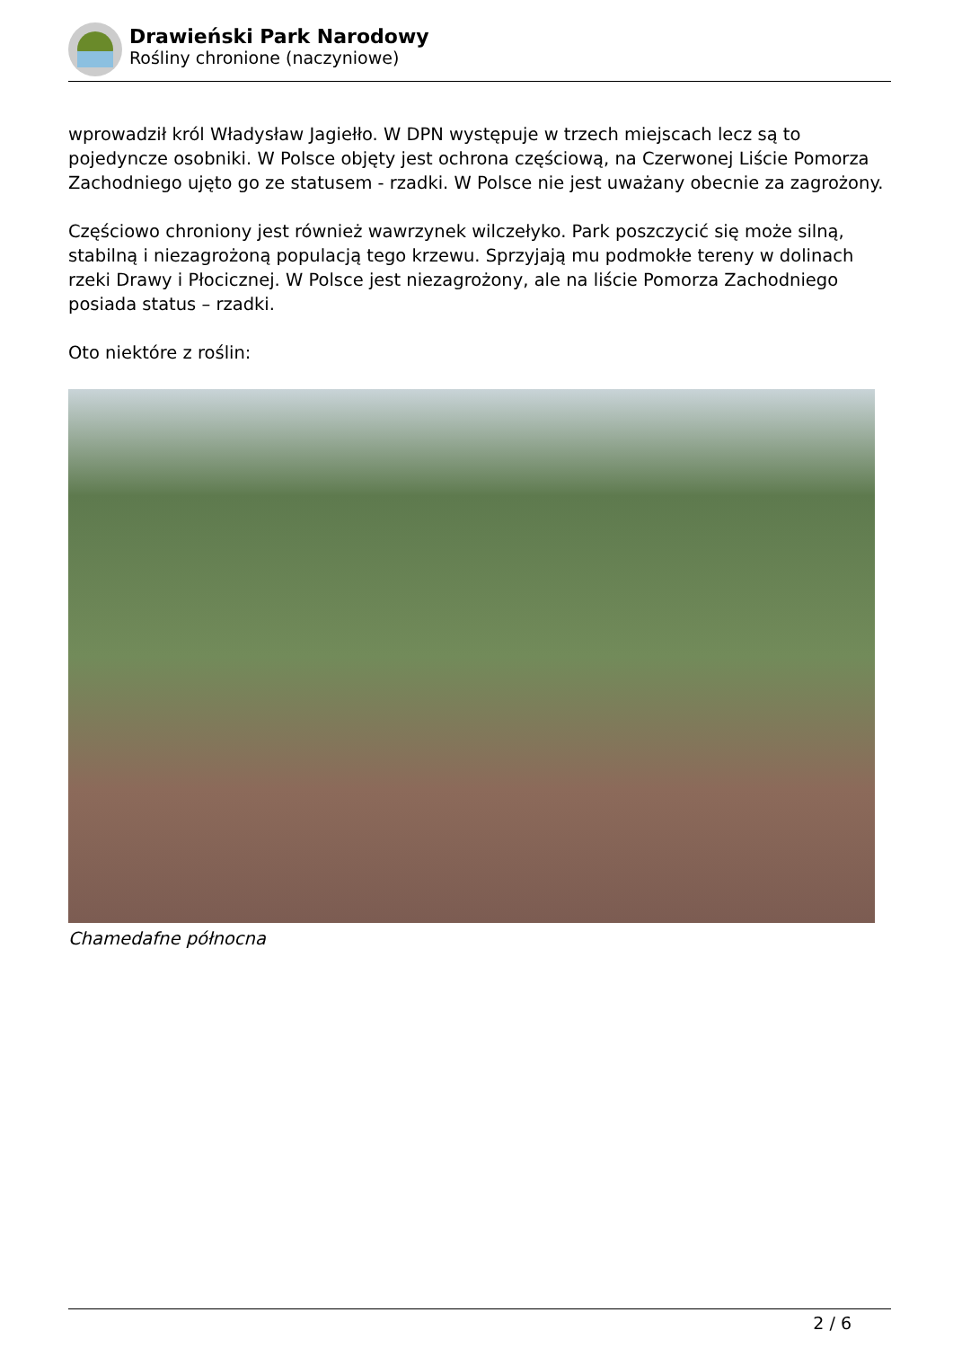Drawieński Park Narodowy
Rośliny chronione (naczyniowe)
wprowadził król Władysław Jagiełło. W DPN występuje w trzech miejscach lecz są to pojedyncze osobniki. W Polsce objęty jest ochrona częściową, na Czerwonej Liście Pomorza Zachodniego ujęto go ze statusem - rzadki. W Polsce nie jest uważany obecnie za zagrożony.
Częściowo chroniony jest również wawrzynek wilczełyko. Park poszczycić się może silną, stabilną i niezagrożoną populacją tego krzewu. Sprzyjają mu podmokłe tereny w dolinach rzeki Drawy i Płocicznej. W Polsce jest niezagrożony, ale na liście Pomorza Zachodniego posiada status – rzadki.
Oto niektóre z roślin:
Chamedafne północna
2 / 6